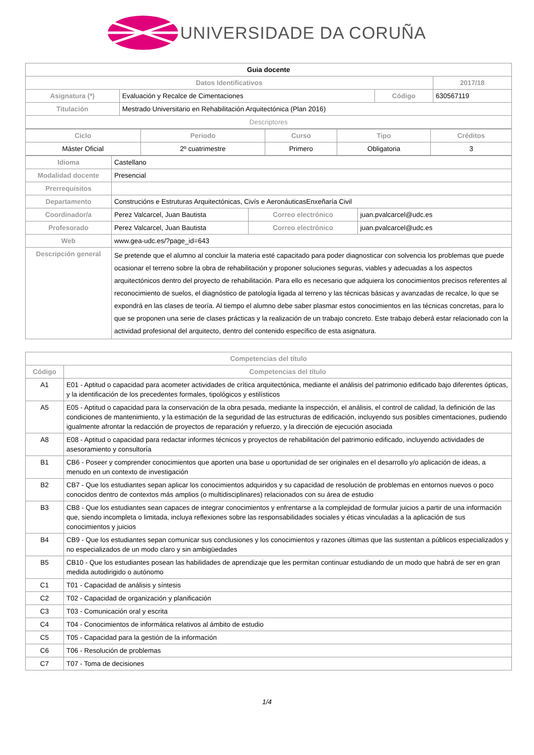UNIVERSIDADE DA CORUÑA
| Guia docente | | | |
| --- | --- | --- | --- |
| Datos Identificativos | | | 2017/18 |
| Asignatura (*) | Evaluación y Recalce de Cimentaciones | Código | 630567119 |
| Titulación | Mestrado Universitario en Rehabilitación Arquitectónica (Plan 2016) | | |
| Descriptores | | | |
| Ciclo | Periodo | Curso | Tipo | Créditos |
| --- | --- | --- | --- | --- |
| Máster Oficial | 2º cuatrimestre | Primero | Obligatoria | 3 |
| Idioma | Castellano | | |
| Modalidad docente | Presencial | | |
| Prerrequisitos | | | |
| Departamento | Construcións e Estruturas Arquitectónicas, Civís e AeronáuticasEnxeñaría Civil | | |
| Coordinador/a | Perez Valcarcel, Juan Bautista | Correo electrónico | juan.pvalcarcel@udc.es |
| Profesorado | Perez Valcarcel, Juan Bautista | Correo electrónico | juan.pvalcarcel@udc.es |
| Web | www.gea-udc.es/?page_id=643 | | |
| Descripción general | Se pretende que el alumno al concluir la materia esté capacitado para poder diagnosticar con solvencia los problemas que puede ocasionar el terreno sobre la obra de rehabilitación y proponer soluciones seguras, viables y adecuadas a los aspectos arquitectónicos dentro del proyecto de rehabilitación. Para ello es necesario que adquiera los conocimientos precisos referentes al reconocimiento de suelos, el diagnóstico de patología ligada al terreno y las técnicas básicas y avanzadas de recalce, lo que se expondrá en las clases de teoría. Al tiempo el alumno debe saber plasmar estos conocimientos en las técnicas concretas, para lo que se proponen una serie de clases prácticas y la realización de un trabajo concreto. Este trabajo deberá estar relacionado con la actividad profesional del arquitecto, dentro del contenido específico de esta asignatura. | | |
| Competencias del título | |
| --- | --- |
| Código | Competencias del título |
| A1 | E01 - Aptitud o capacidad para acometer actividades de crítica arquitectónica, mediante el análisis del patrimonio edificado bajo diferentes ópticas, y la identificación de los precedentes formales, tipológicos y estilísticos |
| A5 | E05 - Aptitud o capacidad para la conservación de la obra pesada, mediante la inspección, el análisis, el control de calidad, la definición de las condiciones de mantenimiento, y la estimación de la seguridad de las estructuras de edificación, incluyendo sus posibles cimentaciones, pudiendo igualmente afrontar la redacción de proyectos de reparación y refuerzo, y la dirección de ejecución asociada |
| A8 | E08 - Aptitud o capacidad para redactar informes técnicos y proyectos de rehabilitación del patrimonio edificado, incluyendo actividades de asesoramiento y consultoría |
| B1 | CB6 - Poseer y comprender conocimientos que aporten una base u oportunidad de ser originales en el desarrollo y/o aplicación de ideas, a menudo en un contexto de investigación |
| B2 | CB7 - Que los estudiantes sepan aplicar los conocimientos adquiridos y su capacidad de resolución de problemas en entornos nuevos o poco conocidos dentro de contextos más amplios (o multidisciplinares) relacionados con su área de estudio |
| B3 | CB8 - Que los estudiantes sean capaces de integrar conocimientos y enfrentarse a la complejidad de formular juicios a partir de una información que, siendo incompleta o limitada, incluya reflexiones sobre las responsabilidades sociales y éticas vinculadas a la aplicación de sus conocimientos y juicios |
| B4 | CB9 - Que los estudiantes sepan comunicar sus conclusiones y los conocimientos y razones últimas que las sustentan a públicos especializados y no especializados de un modo claro y sin ambigüedades |
| B5 | CB10 - Que los estudiantes posean las habilidades de aprendizaje que les permitan continuar estudiando de un modo que habrá de ser en gran medida autodirigido o autónomo |
| C1 | T01 - Capacidad de análisis y síntesis |
| C2 | T02 - Capacidad de organización y planificación |
| C3 | T03 - Comunicación oral y escrita |
| C4 | T04 - Conocimientos de informática relativos al ámbito de estudio |
| C5 | T05 - Capacidad para la gestión de la información |
| C6 | T06 - Resolución de problemas |
| C7 | T07 - Toma de decisiones |
1/4